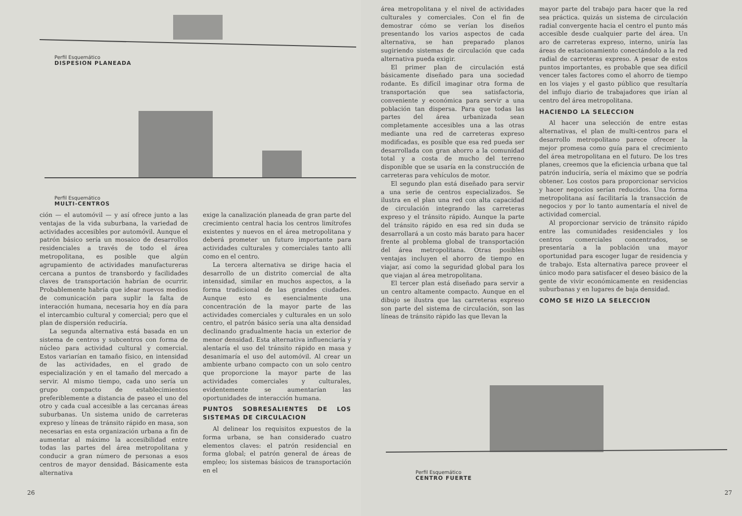Perfil Esquemático
DISPESION PLANEADA
Perfil Esquemático
MULTI-CENTROS
ción — el automóvil — y así ofrece junto a las ventajas de la vida suburbana, la variedad de actividades accesibles por automóvil. Aunque el patrón básico sería un mosaico de desarrollos residenciales a través de todo el área metropolitana, es posible que algún agrupamiento de actividades manufactureras cercana a puntos de transbordo y facilidades claves de transportación habrían de ocurrir. Probablemente habría que idear nuevos medios de comunicación para suplir la falta de interacción humana, necesaria hoy en día para el intercambio cultural y comercial; pero que el plan de dispersión reduciría.
La segunda alternativa está basada en un sistema de centros y subcentros con forma de núcleo para actividad cultural y comercial. Estos variarían en tamaño físico, en intensidad de las actividades, en el grado de especialización y en el tamaño del mercado a servir. Al mismo tiempo, cada uno sería un grupo compacto de establecimientos preferiblemente a distancia de paseo el uno del otro y cada cual accesible a las cercanas áreas suburbanas. Un sistema unido de carreteras expreso y líneas de tránsito rápido en masa, son necesarias en esta organización urbana a fin de aumentar al máximo la accesibilidad entre todas las partes del área metropolitana y conducir a gran número de personas a esos centros de mayor densidad. Básicamente esta alternativa
exige la canalización planeada de gran parte del crecimiento central hacia los centros limítrofes existentes y nuevos en el área metropolitana y deberá prometer un futuro importante para actividades culturales y comerciales tanto allí como en el centro.
La tercera alternativa se dirige hacia el desarrollo de un distrito comercial de alta intensidad, similar en muchos aspectos, a la forma tradicional de las grandes ciudades. Aunque esto es esencialmente una concentración de la mayor parte de las actividades comerciales y culturales en un solo centro, el patrón básico sería una alta densidad declinando gradualmente hacia un exterior de menor densidad. Esta alternativa influenciaría y alentaría el uso del tránsito rápido en masa y desanimaría el uso del automóvil. Al crear un ambiente urbano compacto con un solo centro que proporcione la mayor parte de las actividades comerciales y culturales, evidentemente se aumentarían las oportunidades de interacción humana.
PUNTOS SOBRESALIENTES DE LOS SISTEMAS DE CIRCULACION
Al delinear los requisitos expuestos de la forma urbana, se han considerado cuatro elementos claves: el patrón residencial en forma global; el patrón general de áreas de empleo; los sistemas básicos de transportación en el
26
área metropolitana y el nivel de actividades culturales y comerciales. Con el fin de demostrar cómo se verían los diseños presentando los varios aspectos de cada alternativa, se han preparado planos sugiriendo sistemas de circulación que cada alternativa pueda exigir.
El primer plan de circulación está básicamente diseñado para una sociedad rodante. Es difícil imaginar otra forma de transportación que sea satisfactoria, conveniente y económica para servir a una población tan dispersa. Para que todas las partes del área urbanizada sean completamente accesibles una a las otras mediante una red de carreteras expreso modificadas, es posible que esa red pueda ser desarrollada con gran ahorro a la comunidad total y a costa de mucho del terreno disponible que se usaría en la construcción de carreteras para vehículos de motor.
El segundo plan está diseñado para servir a una serie de centros especializados. Se ilustra en el plan una red con alta capacidad de circulación integrando las carreteras expreso y el tránsito rápido. Aunque la parte del tránsito rápido en esa red sin duda se desarrollará a un costo más barato para hacer frente al problema global de transportación del área metropolitana. Otras posibles ventajas incluyen el ahorro de tiempo en viajar, así como la seguridad global para los que viajan al área metropolitana.
El tercer plan está diseñado para servir a un centro altamente compacto. Aunque en el dibujo se ilustra que las carreteras expreso son parte del sistema de circulación, son las líneas de tránsito rápido las que llevan la
mayor parte del trabajo para hacer que la red sea práctica. quizás un sistema de circulación radial convergente hacia el centro el punto más accesible desde cualquier parte del área. Un aro de carreteras expreso, interno, uniría las áreas de estacionamiento conectándolo a la red radial de carreteras expreso. A pesar de estos puntos importantes, es probable que sea difícil vencer tales factores como el ahorro de tiempo en los viajes y el gasto público que resultaría del influjo diario de trabajadores que irían al centro del área metropolitana.
HACIENDO LA SELECCION
Al hacer una selección de entre estas alternativas, el plan de multi-centros para el desarrollo metropolitano parece ofrecer la mejor promesa como guía para el crecimiento del área metropolitana en el futuro. De los tres planes, creemos que la eficiencia urbana que tal patrón induciría, sería el máximo que se podría obtener. Los costos para proporcionar servicios y hacer negocios serían reducidos. Una forma metropolitana así facilitaría la transacción de negocios y por lo tanto aumentaría el nivel de actividad comercial.
Al proporcionar servicio de tránsito rápido entre las comunidades residenciales y los centros comerciales concentrados, se presentaría a la población una mayor oportunidad para escoger lugar de residencia y de trabajo. Esta alternativa parece proveer el único modo para satisfacer el deseo básico de la gente de vivir económicamente en residencias suburbanas y en lugares de baja densidad.
COMO SE HIZO LA SELECCION
Perfil Esquemático
CENTRO FUERTE
27